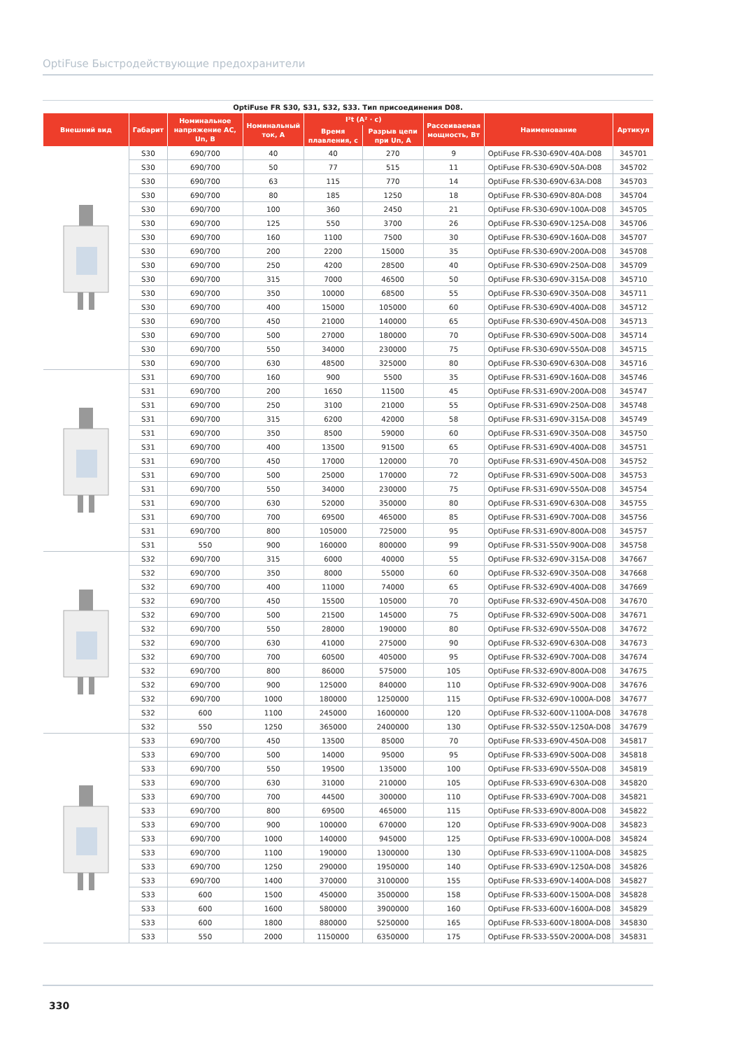OptiFuse Быстродействующие предохранители
OptiFuse FR S30, S31, S32, S33. Тип присоединения D08.
| Внешний вид | Габарит | Номинальное напряжение AC, Un, В | Номинальный ток, А | I²t (А² · с) | | Рассеиваемая мощность, Вт | Наименование | Артикул |
| --- | --- | --- | --- | --- | --- | --- | --- | --- |
| | | | | Время плавления, с | Разрыв цепи при Un, А | | | |
| | S30 | 690/700 | 40 | 40 | 270 | 9 | OptiFuse FR-S30-690V-40A-D08 | 345701 |
| | S30 | 690/700 | 50 | 77 | 515 | 11 | OptiFuse FR-S30-690V-50A-D08 | 345702 |
| | S30 | 690/700 | 63 | 115 | 770 | 14 | OptiFuse FR-S30-690V-63A-D08 | 345703 |
| | S30 | 690/700 | 80 | 185 | 1250 | 18 | OptiFuse FR-S30-690V-80A-D08 | 345704 |
| | S30 | 690/700 | 100 | 360 | 2450 | 21 | OptiFuse FR-S30-690V-100A-D08 | 345705 |
| | S30 | 690/700 | 125 | 550 | 3700 | 26 | OptiFuse FR-S30-690V-125A-D08 | 345706 |
| | S30 | 690/700 | 160 | 1100 | 7500 | 30 | OptiFuse FR-S30-690V-160A-D08 | 345707 |
| | S30 | 690/700 | 200 | 2200 | 15000 | 35 | OptiFuse FR-S30-690V-200A-D08 | 345708 |
| | S30 | 690/700 | 250 | 4200 | 28500 | 40 | OptiFuse FR-S30-690V-250A-D08 | 345709 |
| | S30 | 690/700 | 315 | 7000 | 46500 | 50 | OptiFuse FR-S30-690V-315A-D08 | 345710 |
| | S30 | 690/700 | 350 | 10000 | 68500 | 55 | OptiFuse FR-S30-690V-350A-D08 | 345711 |
| | S30 | 690/700 | 400 | 15000 | 105000 | 60 | OptiFuse FR-S30-690V-400A-D08 | 345712 |
| | S30 | 690/700 | 450 | 21000 | 140000 | 65 | OptiFuse FR-S30-690V-450A-D08 | 345713 |
| | S30 | 690/700 | 500 | 27000 | 180000 | 70 | OptiFuse FR-S30-690V-500A-D08 | 345714 |
| | S30 | 690/700 | 550 | 34000 | 230000 | 75 | OptiFuse FR-S30-690V-550A-D08 | 345715 |
| | S30 | 690/700 | 630 | 48500 | 325000 | 80 | OptiFuse FR-S30-690V-630A-D08 | 345716 |
| | S31 | 690/700 | 160 | 900 | 5500 | 35 | OptiFuse FR-S31-690V-160A-D08 | 345746 |
| | S31 | 690/700 | 200 | 1650 | 11500 | 45 | OptiFuse FR-S31-690V-200A-D08 | 345747 |
| | S31 | 690/700 | 250 | 3100 | 21000 | 55 | OptiFuse FR-S31-690V-250A-D08 | 345748 |
| | S31 | 690/700 | 315 | 6200 | 42000 | 58 | OptiFuse FR-S31-690V-315A-D08 | 345749 |
| | S31 | 690/700 | 350 | 8500 | 59000 | 60 | OptiFuse FR-S31-690V-350A-D08 | 345750 |
| | S31 | 690/700 | 400 | 13500 | 91500 | 65 | OptiFuse FR-S31-690V-400A-D08 | 345751 |
| | S31 | 690/700 | 450 | 17000 | 120000 | 70 | OptiFuse FR-S31-690V-450A-D08 | 345752 |
| | S31 | 690/700 | 500 | 25000 | 170000 | 72 | OptiFuse FR-S31-690V-500A-D08 | 345753 |
| | S31 | 690/700 | 550 | 34000 | 230000 | 75 | OptiFuse FR-S31-690V-550A-D08 | 345754 |
| | S31 | 690/700 | 630 | 52000 | 350000 | 80 | OptiFuse FR-S31-690V-630A-D08 | 345755 |
| | S31 | 690/700 | 700 | 69500 | 465000 | 85 | OptiFuse FR-S31-690V-700A-D08 | 345756 |
| | S31 | 690/700 | 800 | 105000 | 725000 | 95 | OptiFuse FR-S31-690V-800A-D08 | 345757 |
| | S31 | 550 | 900 | 160000 | 800000 | 99 | OptiFuse FR-S31-550V-900A-D08 | 345758 |
| | S32 | 690/700 | 315 | 6000 | 40000 | 55 | OptiFuse FR-S32-690V-315A-D08 | 347667 |
| | S32 | 690/700 | 350 | 8000 | 55000 | 60 | OptiFuse FR-S32-690V-350A-D08 | 347668 |
| | S32 | 690/700 | 400 | 11000 | 74000 | 65 | OptiFuse FR-S32-690V-400A-D08 | 347669 |
| | S32 | 690/700 | 450 | 15500 | 105000 | 70 | OptiFuse FR-S32-690V-450A-D08 | 347670 |
| | S32 | 690/700 | 500 | 21500 | 145000 | 75 | OptiFuse FR-S32-690V-500A-D08 | 347671 |
| | S32 | 690/700 | 550 | 28000 | 190000 | 80 | OptiFuse FR-S32-690V-550A-D08 | 347672 |
| | S32 | 690/700 | 630 | 41000 | 275000 | 90 | OptiFuse FR-S32-690V-630A-D08 | 347673 |
| | S32 | 690/700 | 700 | 60500 | 405000 | 95 | OptiFuse FR-S32-690V-700A-D08 | 347674 |
| | S32 | 690/700 | 800 | 86000 | 575000 | 105 | OptiFuse FR-S32-690V-800A-D08 | 347675 |
| | S32 | 690/700 | 900 | 125000 | 840000 | 110 | OptiFuse FR-S32-690V-900A-D08 | 347676 |
| | S32 | 690/700 | 1000 | 180000 | 1250000 | 115 | OptiFuse FR-S32-690V-1000A-D08 | 347677 |
| | S32 | 600 | 1100 | 245000 | 1600000 | 120 | OptiFuse FR-S32-600V-1100A-D08 | 347678 |
| | S32 | 550 | 1250 | 365000 | 2400000 | 130 | OptiFuse FR-S32-550V-1250A-D08 | 347679 |
| | S33 | 690/700 | 450 | 13500 | 85000 | 70 | OptiFuse FR-S33-690V-450A-D08 | 345817 |
| | S33 | 690/700 | 500 | 14000 | 95000 | 95 | OptiFuse FR-S33-690V-500A-D08 | 345818 |
| | S33 | 690/700 | 550 | 19500 | 135000 | 100 | OptiFuse FR-S33-690V-550A-D08 | 345819 |
| | S33 | 690/700 | 630 | 31000 | 210000 | 105 | OptiFuse FR-S33-690V-630A-D08 | 345820 |
| | S33 | 690/700 | 700 | 44500 | 300000 | 110 | OptiFuse FR-S33-690V-700A-D08 | 345821 |
| | S33 | 690/700 | 800 | 69500 | 465000 | 115 | OptiFuse FR-S33-690V-800A-D08 | 345822 |
| | S33 | 690/700 | 900 | 100000 | 670000 | 120 | OptiFuse FR-S33-690V-900A-D08 | 345823 |
| | S33 | 690/700 | 1000 | 140000 | 945000 | 125 | OptiFuse FR-S33-690V-1000A-D08 | 345824 |
| | S33 | 690/700 | 1100 | 190000 | 1300000 | 130 | OptiFuse FR-S33-690V-1100A-D08 | 345825 |
| | S33 | 690/700 | 1250 | 290000 | 1950000 | 140 | OptiFuse FR-S33-690V-1250A-D08 | 345826 |
| | S33 | 690/700 | 1400 | 370000 | 3100000 | 155 | OptiFuse FR-S33-690V-1400A-D08 | 345827 |
| | S33 | 600 | 1500 | 450000 | 3500000 | 158 | OptiFuse FR-S33-600V-1500A-D08 | 345828 |
| | S33 | 600 | 1600 | 580000 | 3900000 | 160 | OptiFuse FR-S33-600V-1600A-D08 | 345829 |
| | S33 | 600 | 1800 | 880000 | 5250000 | 165 | OptiFuse FR-S33-600V-1800A-D08 | 345830 |
| | S33 | 550 | 2000 | 1150000 | 6350000 | 175 | OptiFuse FR-S33-550V-2000A-D08 | 345831 |
330